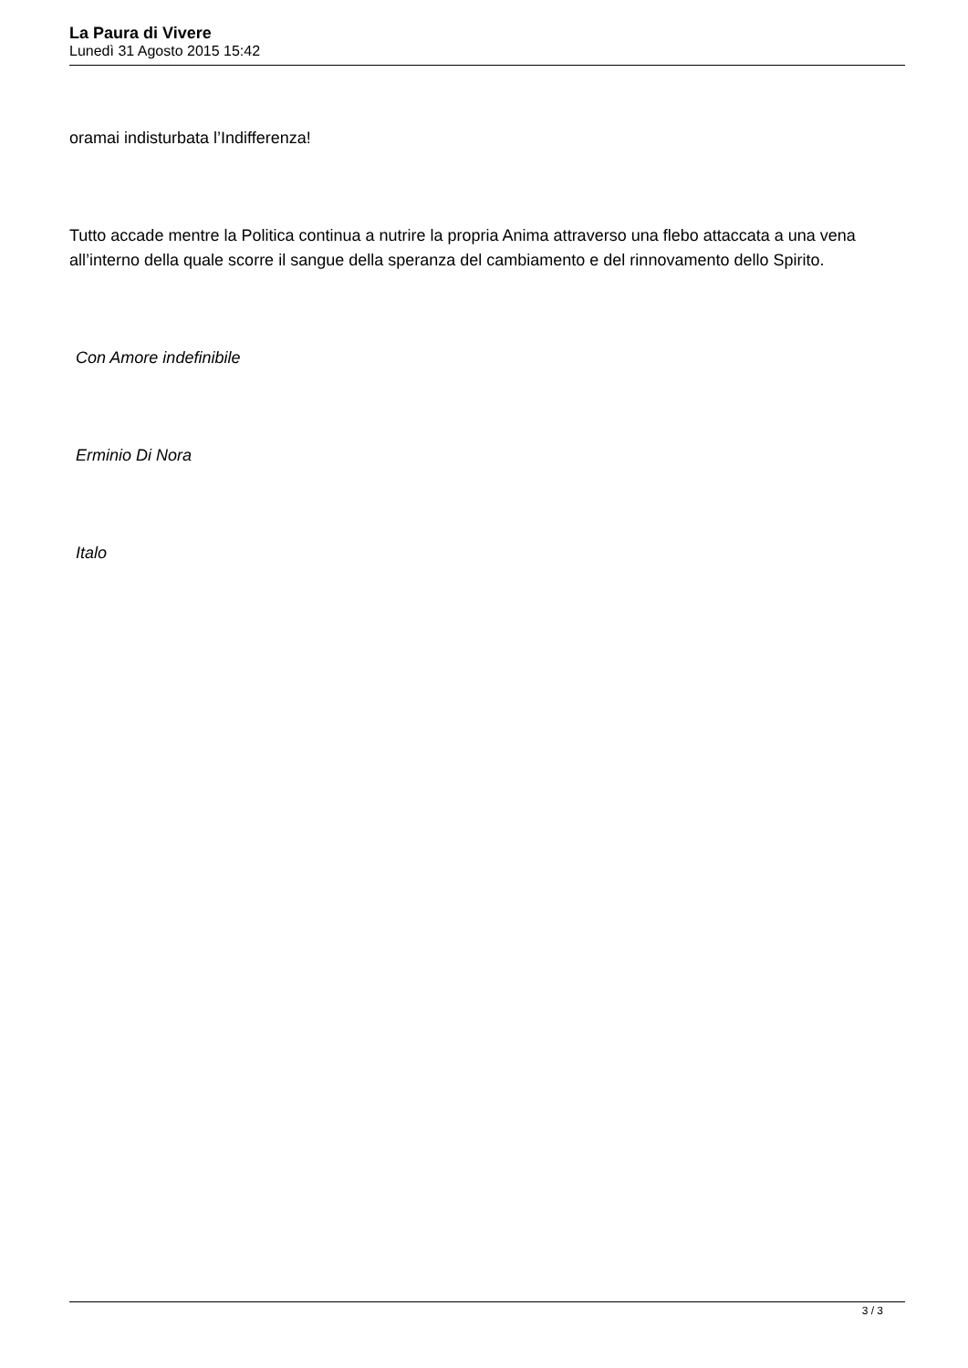La Paura di Vivere
Lunedì 31 Agosto 2015 15:42
oramai indisturbata l’Indifferenza!
Tutto accade mentre la Politica continua a nutrire la propria Anima attraverso una flebo attaccata a una vena all’interno della quale scorre il sangue della speranza del cambiamento e del rinnovamento dello Spirito.
Con Amore indefinibile
Erminio Di Nora
Italo
3 / 3